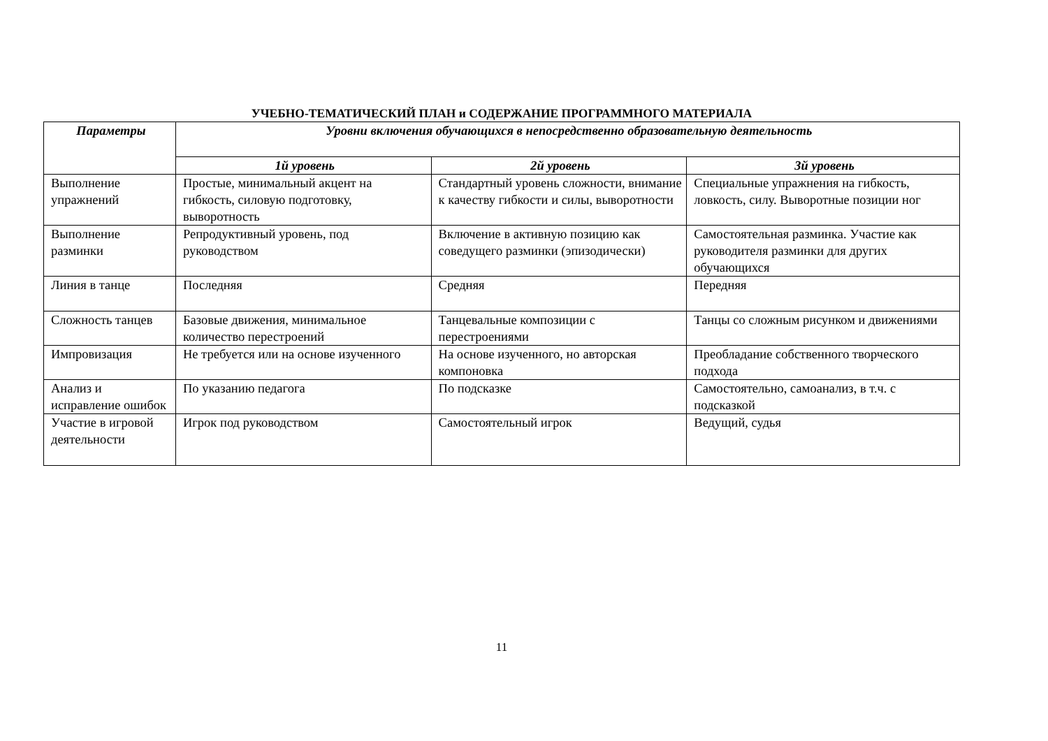УЧЕБНО-ТЕМАТИЧЕСКИЙ ПЛАН и СОДЕРЖАНИЕ ПРОГРАММНОГО МАТЕРИАЛА
| Параметры | Уровни включения обучающихся в непосредственно образовательную деятельность | | |
| --- | --- | --- | --- |
| | 1й уровень | 2й уровень | 3й уровень |
| Выполнение упражнений | Простые, минимальный акцент на гибкость, силовую подготовку, выворотность | Стандартный уровень сложности, внимание к качеству гибкости и силы, выворотности | Специальные упражнения на гибкость, ловкость, силу. Выворотные позиции ног |
| Выполнение разминки | Репродуктивный уровень, под руководством | Включение в активную позицию как соведущего разминки (эпизодически) | Самостоятельная разминка. Участие как руководителя разминки для других обучающихся |
| Линия в танце | Последняя | Средняя | Передняя |
| Сложность танцев | Базовые движения, минимальное количество перестроений | Танцевальные композиции с перестроениями | Танцы со сложным рисунком и движениями |
| Импровизация | Не требуется или на основе изученного | На основе изученного, но авторская компоновка | Преобладание собственного творческого подхода |
| Анализ и исправление ошибок | По указанию педагога | По подсказке | Самостоятельно, самоанализ, в т.ч. с подсказкой |
| Участие в игровой деятельности | Игрок под руководством | Самостоятельный игрок | Ведущий, судья |
11